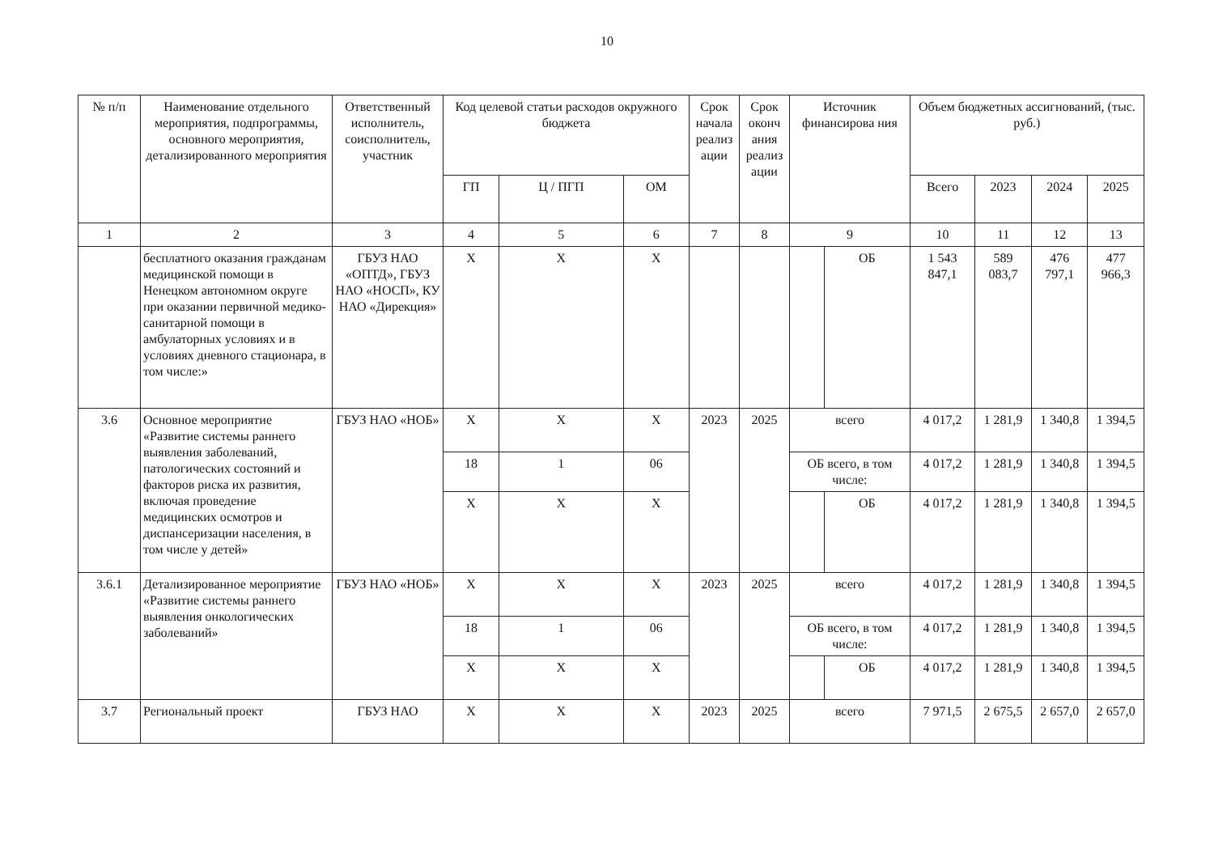10
| № п/п | Наименование отдельного мероприятия, подпрограммы, основного мероприятия, детализированного мероприятия | Ответственный исполнитель, соисполнитель, участник | Код целевой статьи расходов окружного бюджета | | | Срок начала реализ ации | Срок оконч ания реализ ации | Источник финансирова ния | | Объем бюджетных ассигнований, (тыс. руб.) | | | |
| --- | --- | --- | --- | --- | --- | --- | --- | --- | --- | --- | --- | --- | --- |
| | | | ГП | Ц / ПГП | ОМ | | | | | Всего | 2023 | 2024 | 2025 |
| 1 | 2 | 3 | 4 | 5 | 6 | 7 | 8 | 9 | | 10 | 11 | 12 | 13 |
| | бесплатного оказания гражданам медицинской помощи в Ненецком автономном округе при оказании первичной медико-санитарной помощи в амбулаторных условиях и в условиях дневного стационара, в том числе:» | ГБУЗ НАО «ОПТД», ГБУЗ НАО «НОСП», КУ НАО «Дирекция» | Х | Х | Х | | | | ОБ | 1 543 847,1 | 589 083,7 | 476 797,1 | 477 966,3 |
| 3.6 | Основное мероприятие «Развитие системы раннего выявления заболеваний, патологических состояний и факторов риска их развития, включая проведение медицинских осмотров и диспансеризации населения, в том числе у детей» | ГБУЗ НАО «НОБ» | Х | Х | Х | 2023 | 2025 | всего | | 4 017,2 | 1 281,9 | 1 340,8 | 1 394,5 |
| | | | 18 | 1 | 06 | | | ОБ всего, в том числе: | | 4 017,2 | 1 281,9 | 1 340,8 | 1 394,5 |
| | | | Х | Х | Х | | | | ОБ | 4 017,2 | 1 281,9 | 1 340,8 | 1 394,5 |
| 3.6.1 | Детализированное мероприятие «Развитие системы раннего выявления онкологических заболеваний» | ГБУЗ НАО «НОБ» | Х | Х | Х | 2023 | 2025 | всего | | 4 017,2 | 1 281,9 | 1 340,8 | 1 394,5 |
| | | | 18 | 1 | 06 | | | ОБ всего, в том числе: | | 4 017,2 | 1 281,9 | 1 340,8 | 1 394,5 |
| | | | Х | Х | Х | | | | ОБ | 4 017,2 | 1 281,9 | 1 340,8 | 1 394,5 |
| 3.7 | Региональный проект | ГБУЗ НАО | Х | Х | Х | 2023 | 2025 | всего | | 7 971,5 | 2 675,5 | 2 657,0 | 2 657,0 |